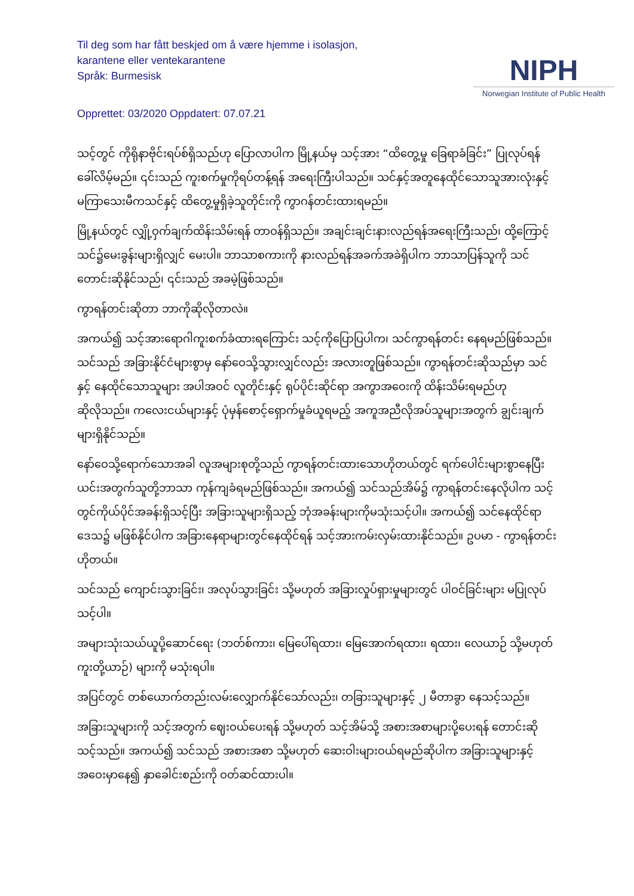Til deg som har fått beskjed om å være hjemme i isolasjon,
karantene eller ventekarantene
Språk: Burmesisk
NIPH
Norwegian Institute of Public Health
Opprettet: 03/2020 Oppdatert: 07.07.21
သင့်တွင် ကိုရိုနာဗိုင်းရပ်စ်ရှိသည်ဟု ပြောလာပါက မြို့နယ်မှ သင့်အား “ထိတွေ့မှု ခြေရာခံခြင်း” ပြုလုပ်ရန် ခေါ်လိမ့်မည်။ ၎င်းသည် ကူးစက်မှုကိုရပ်တန့်ရန် အရေးကြီးပါသည်။ သင်နှင့်အတူနေထိုင်သောသူအားလုံးနှင့် မကြာသေးမီကသင်နှင့် ထိတွေ့မှုရှိခဲ့သူတိုင်းကို ကွာဂန်တင်းထားရမည်။
မြို့နယ်တွင် လျှို့ဝှက်ချက်ထိန်းသိမ်းရန် တာဝန်ရှိသည်။ အချင်းချင်းနားလည်ရန်အရေးကြီးသည်၊ ထို့ကြောင့် သင်၌မေးခွန်းများရှိလျှင် မေးပါ။ ဘာသာစကားကို နားလည်ရန်အခက်အခဲရှိပါက ဘာသာပြန်သူကို သင်တောင်းဆိုနိုင်သည်၊ ၎င်းသည် အခမဲ့ဖြစ်သည်။
ကွာရန်တင်းဆိုတာ ဘာကိုဆိုလိုတာလဲ။
အကယ်၍ သင့်အားရောဂါကူးစက်ခံထားရကြောင်း သင့်ကိုပြောပြပါက၊ သင်ကွာရန်တင်း နေရမည်ဖြစ်သည်။ သင်သည် အခြားနိုင်ငံများစွာမှ နော်ဝေသို့သွားလျှင်လည်း အလားတူဖြစ်သည်။ ကွာရန်တင်းဆိုသည်မှာ သင်နှင့် နေထိုင်သောသူများ အပါအဝင် လူတိုင်းနှင့် ရုပ်ပိုင်းဆိုင်ရာ အကွာအဝေးကို ထိန်းသိမ်းရမည်ဟုဆိုလိုသည်။ ကလေးငယ်များနှင့် ပုံမှန်စောင့်ရှောက်မှုခံယူရမည့် အကူအညီလိုအပ်သူများအတွက် ချွင်းချက်များရှိနိုင်သည်။
နော်ဝေသို့ရောက်သောအခါ လူအများစုတို့သည် ကွာရန်တင်းထားသောဟိုတယ်တွင် ရက်ပေါင်းများစွာနေပြီး ယင်းအတွက်သူတို့ဘာသာ ကုန်ကျခံရမည်ဖြစ်သည်။ အကယ်၍ သင်သည်အိမ်၌ ကွာရန်တင်းနေလိုပါက သင့်တွင်ကိုယ်ပိုင်အခန်းရှိသင့်ပြီး အခြားသူများရှိသည့် ဘုံအခန်းများကိုမသုံးသင့်ပါ။ အကယ်၍ သင်နေထိုင်ရာဒေသ၌ မဖြစ်နိုင်ပါက အခြားနေရာများတွင်နေထိုင်ရန် သင့်အားကမ်းလှမ်းထားနိုင်သည်။ ဥပမာ - ကွာရန်တင်း ဟိုတယ်။
သင်သည် ကျောင်းသွားခြင်း၊ အလုပ်သွားခြင်း သို့မဟုတ် အခြားလှုပ်ရှားမှုများတွင် ပါဝင်ခြင်းများ မပြုလုပ်သင့်ပါ။
အများသုံးသယ်ယူပို့ဆောင်ရေး (ဘတ်စ်ကား၊ မြေပေါ်ရထား၊ မြေအောက်ရထား၊ ရထား၊ လေယာဉ် သို့မဟုတ် ကူးတို့ယာဉ်) များကို မသုံးရပါ။
အပြင်တွင် တစ်ယောက်တည်းလမ်းလျှောက်နိုင်သော်လည်း၊ တခြားသူများနှင့် ၂ မီတာခွာ နေသင့်သည်။
အခြားသူများကို သင့်အတွက် ဈေးဝယ်ပေးရန် သို့မဟုတ် သင့်အိမ်သို့ အစားအစာများပို့ပေးရန် တောင်းဆိုသင့်သည်။ အကယ်၍ သင်သည် အစားအစာ သို့မဟုတ် ဆေးဝါးများဝယ်ရမည်ဆိုပါက အခြားသူများနှင့်အဝေးမှာနေ၍ နှာခေါင်းစည်းကို ဝတ်ဆင်ထားပါ။